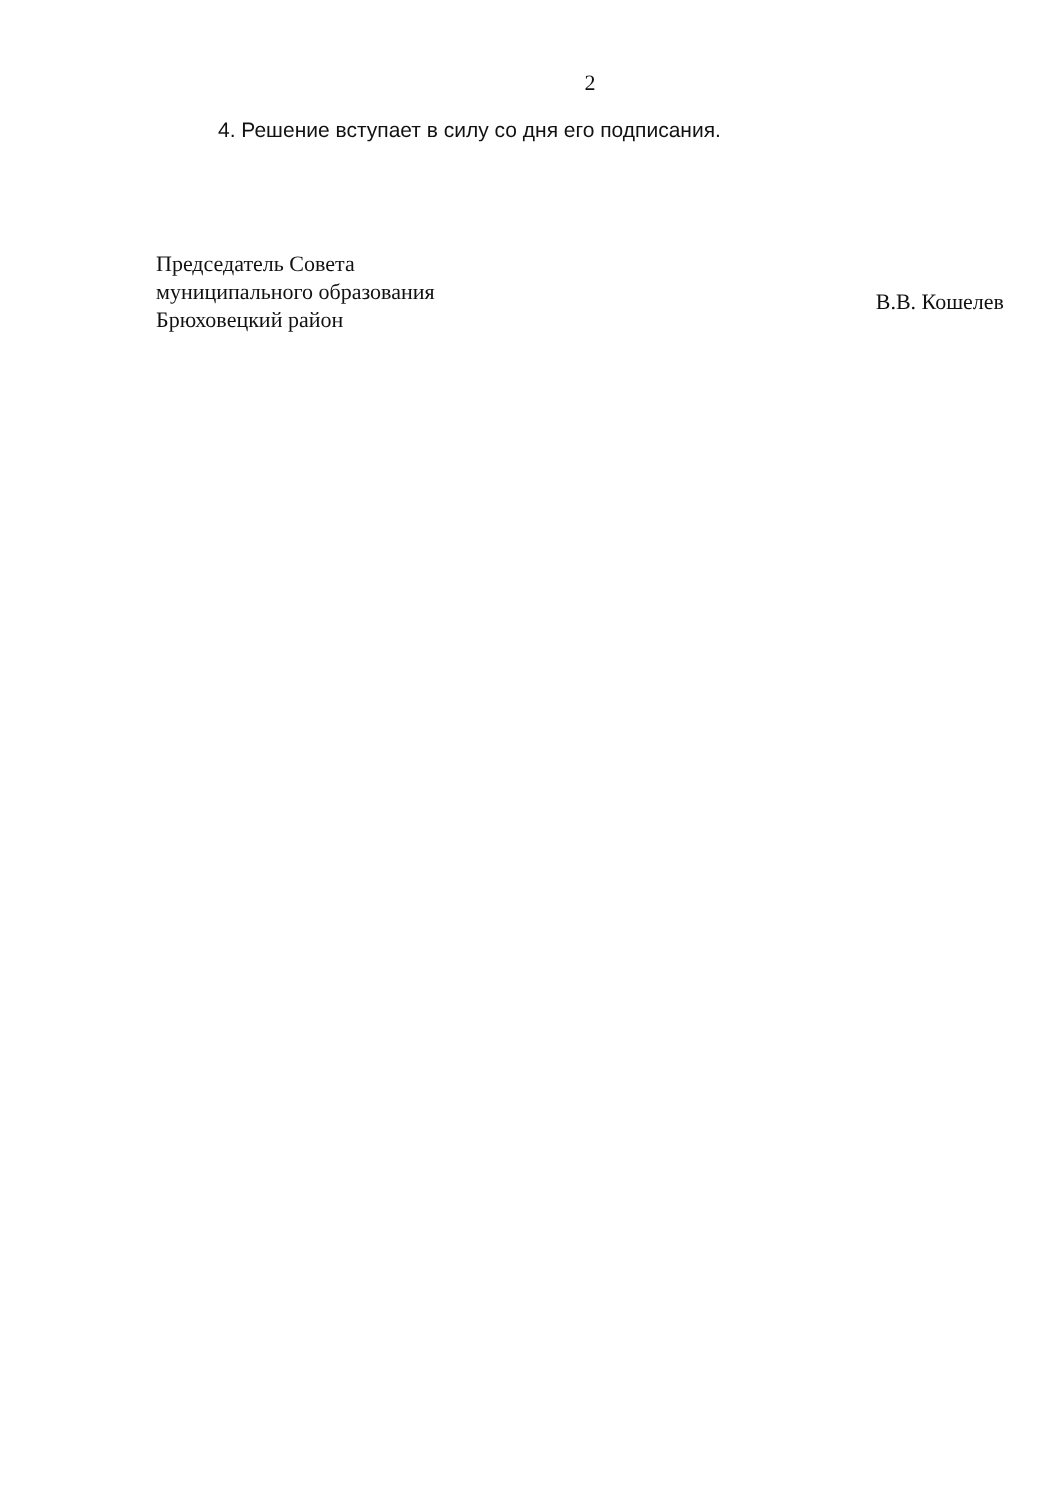2
4. Решение вступает в силу со дня его подписания.
Председатель Совета
муниципального образования
Брюховецкий район
В.В. Кошелев